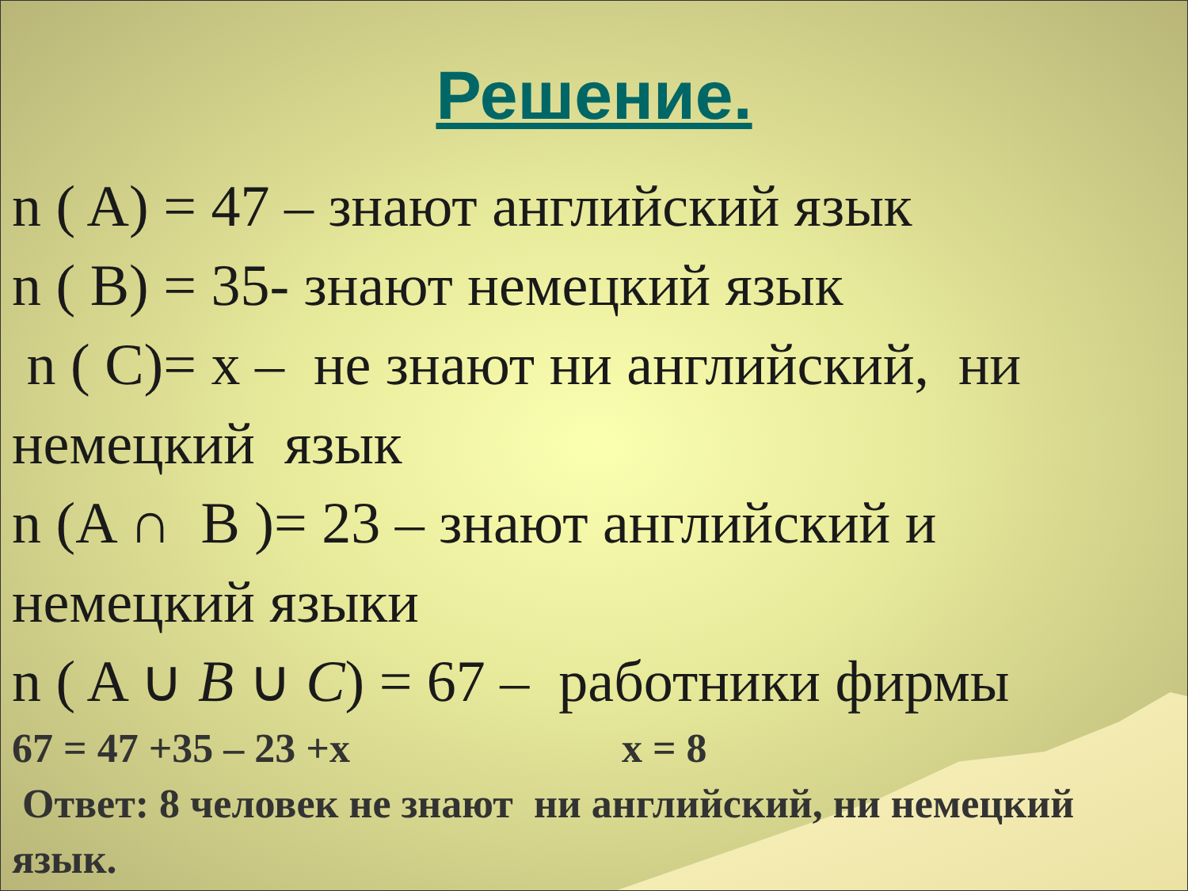Решение.
n ( A) = 47 – знают английский язык
n ( B) = 35- знают немецкий язык
n ( C)= x – не знают ни английский, ни немецкий язык
n (A ∩ B )= 23 – знают английский и немецкий языки
n ( A ∪ B ∪ C) = 67 – работники фирмы
67 = 47 +35 – 23 +x x = 8
Ответ: 8 человек не знают ни английский, ни немецкий язык.